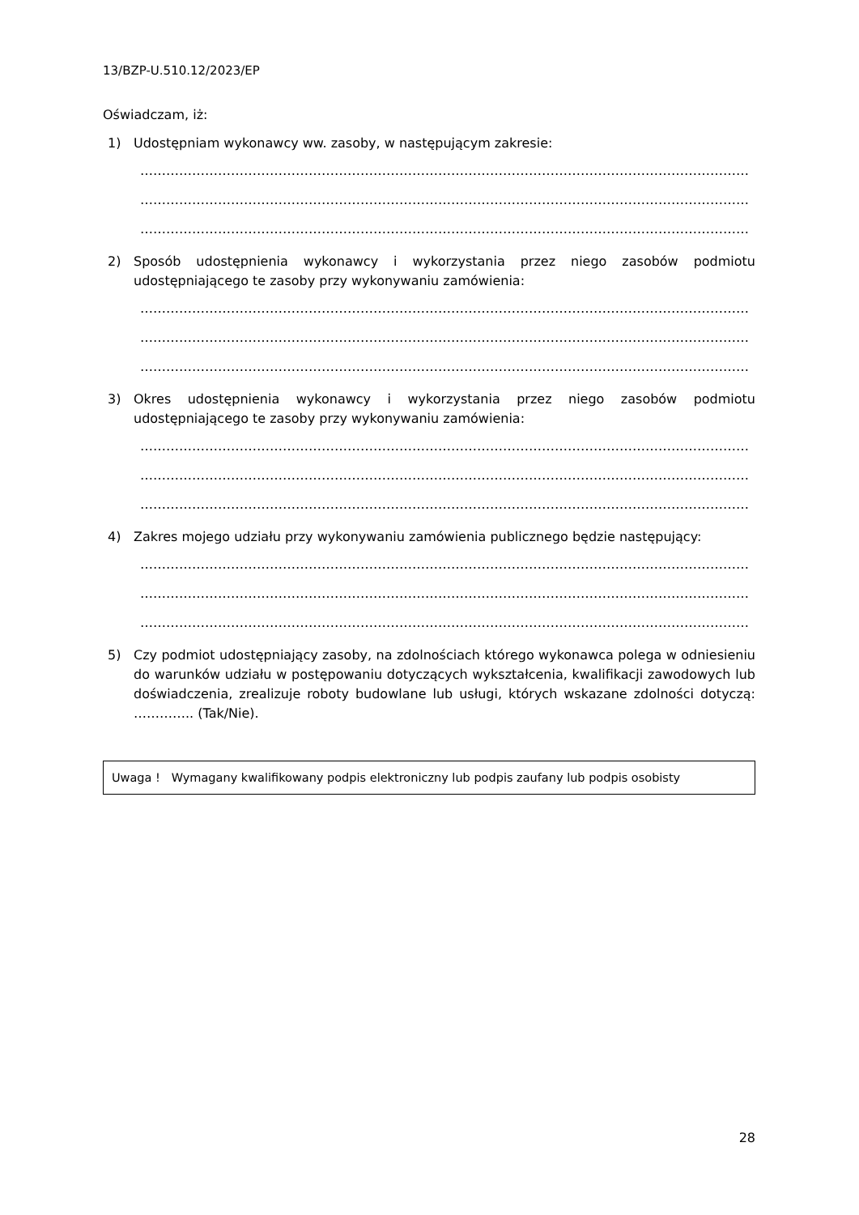13/BZP-U.510.12/2023/EP
Oświadczam, iż:
1) Udostępniam wykonawcy ww. zasoby, w następującym zakresie:
……………………………………………………………………………………………………………………………
……………………………………………………………………………………………………………………………
……………………………………………………………………………………………………………………………
2) Sposób udostępnienia wykonawcy i wykorzystania przez niego zasobów podmiotu udostępniającego te zasoby przy wykonywaniu zamówienia:
……………………………………………………………………………………………………………………………
……………………………………………………………………………………………………………………………
……………………………………………………………………………………………………………………………
3) Okres udostępnienia wykonawcy i wykorzystania przez niego zasobów podmiotu udostępniającego te zasoby przy wykonywaniu zamówienia:
……………………………………………………………………………………………………………………………
……………………………………………………………………………………………………………………………
……………………………………………………………………………………………………………………………
4) Zakres mojego udziału przy wykonywaniu zamówienia publicznego będzie następujący:
……………………………………………………………………………………………………………………………
……………………………………………………………………………………………………………………………
……………………………………………………………………………………………………………………………
5) Czy podmiot udostępniający zasoby, na zdolnościach którego wykonawca polega w odniesieniu do warunków udziału w postępowaniu dotyczących wykształcenia, kwalifikacji zawodowych lub doświadczenia, zrealizuje roboty budowlane lub usługi, których wskazane zdolności dotyczą: ………….. (Tak/Nie).
Uwaga ! Wymagany kwalifikowany podpis elektroniczny lub podpis zaufany lub podpis osobisty
28